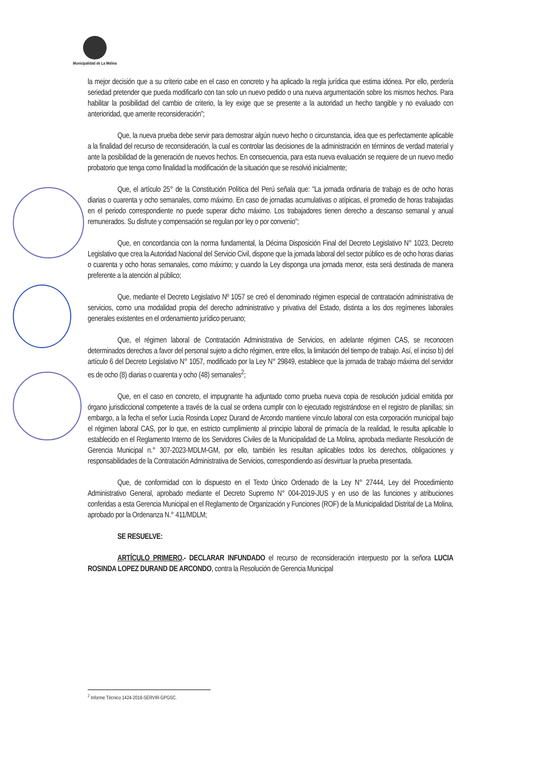Municipalidad de La Molina
la mejor decisión que a su criterio cabe en el caso en concreto y ha aplicado la regla jurídica que estima idónea. Por ello, perdería seriedad pretender que pueda modificarlo con tan solo un nuevo pedido o una nueva argumentación sobre los mismos hechos. Para habilitar la posibilidad del cambio de criterio, la ley exige que se presente a la autoridad un hecho tangible y no evaluado con anterioridad, que amerite reconsideración";
Que, la nueva prueba debe servir para demostrar algún nuevo hecho o circunstancia, idea que es perfectamente aplicable a la finalidad del recurso de reconsideración, la cual es controlar las decisiones de la administración en términos de verdad material y ante la posibilidad de la generación de nuevos hechos. En consecuencia, para esta nueva evaluación se requiere de un nuevo medio probatorio que tenga como finalidad la modificación de la situación que se resolvió inicialmente;
Que, el artículo 25° de la Constitución Política del Perú señala que: "La jornada ordinaria de trabajo es de ocho horas diarias o cuarenta y ocho semanales, como máximo. En caso de jornadas acumulativas o atípicas, el promedio de horas trabajadas en el periodo correspondiente no puede superar dicho máximo. Los trabajadores tienen derecho a descanso semanal y anual remunerados. Su disfrute y compensación se regulan por ley o por convenio";
Que, en concordancia con la norma fundamental, la Décima Disposición Final del Decreto Legislativo N° 1023, Decreto Legislativo que crea la Autoridad Nacional del Servicio Civil, dispone que la jornada laboral del sector público es de ocho horas diarias o cuarenta y ocho horas semanales, como máximo; y cuando la Ley disponga una jornada menor, esta será destinada de manera preferente a la atención al público;
Que, mediante el Decreto Legislativo Nº 1057 se creó el denominado régimen especial de contratación administrativa de servicios, como una modalidad propia del derecho administrativo y privativa del Estado, distinta a los dos regímenes laborales generales existentes en el ordenamiento jurídico peruano;
Que, el régimen laboral de Contratación Administrativa de Servicios, en adelante régimen CAS, se reconocen determinados derechos a favor del personal sujeto a dicho régimen, entre ellos, la limitación del tiempo de trabajo. Así, el inciso b) del artículo 6 del Decreto Legislativo N° 1057, modificado por la Ley N° 29849, establece que la jornada de trabajo máxima del servidor es de ocho (8) diarias o cuarenta y ocho (48) semanales<sup>2</sup>;
Que, en el caso en concreto, el impugnante ha adjuntado como prueba nueva copia de resolución judicial emitida por órgano jurisdiccional competente a través de la cual se ordena cumplir con lo ejecutado registrándose en el registro de planillas; sin embargo, a la fecha el señor Lucia Rosinda Lopez Durand de Arcondo mantiene vínculo laboral con esta corporación municipal bajo el régimen laboral CAS, por lo que, en estricto cumplimiento al principio laboral de primacía de la realidad, le resulta aplicable lo establecido en el Reglamento Interno de los Servidores Civiles de la Municipalidad de La Molina, aprobada mediante Resolución de Gerencia Municipal n.° 307-2023-MDLM-GM, por ello, también les resultan aplicables todos los derechos, obligaciones y responsabilidades de la Contratación Administrativa de Servicios, correspondiendo así desvirtuar la prueba presentada.
Que, de conformidad con lo dispuesto en el Texto Único Ordenado de la Ley N° 27444, Ley del Procedimiento Administrativo General, aprobado mediante el Decreto Supremo N° 004-2019-JUS y en uso de las funciones y atribuciones conferidas a esta Gerencia Municipal en el Reglamento de Organización y Funciones (ROF) de la Municipalidad Distrital de La Molina, aprobado por la Ordenanza N.° 411/MDLM;
SE RESUELVE:
ARTÍCULO PRIMERO.- DECLARAR INFUNDADO el recurso de reconsideración interpuesto por la señora LUCIA ROSINDA LOPEZ DURAND DE ARCONDO, contra la Resolución de Gerencia Municipal
<sup>2</sup> Informe Técnico 1424-2018-SERVIR-GPGSC.